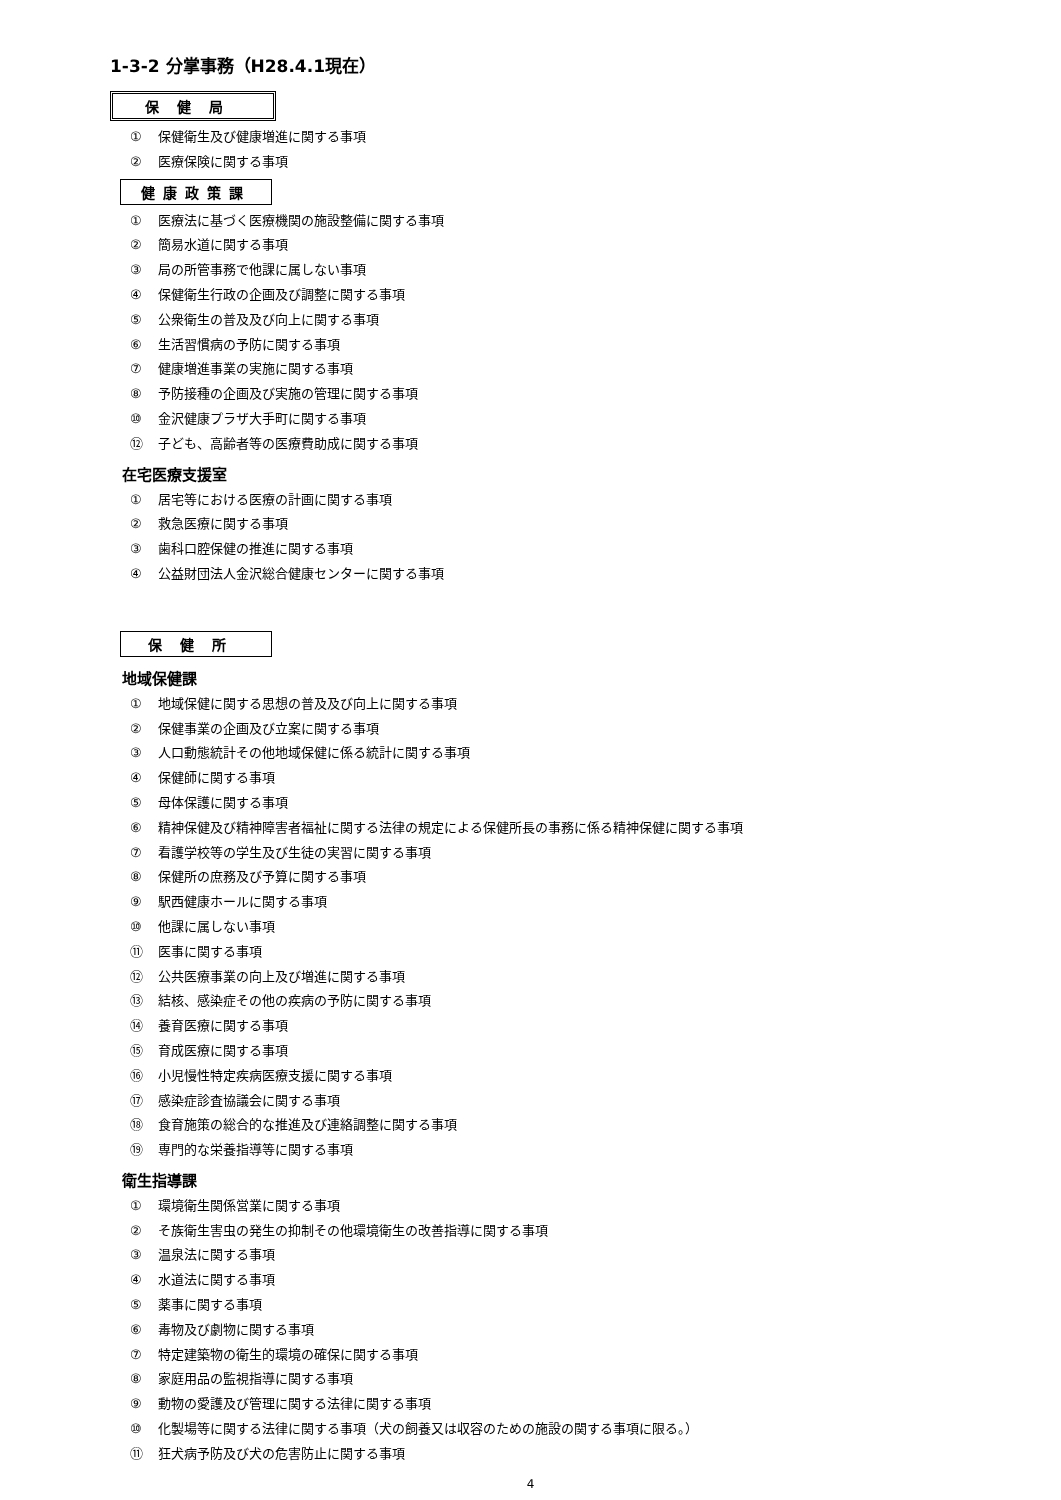1-3-2 分掌事務（H28.4.1現在）
保健局
① 保健衛生及び健康増進に関する事項
② 医療保険に関する事項
健康政策課
① 医療法に基づく医療機関の施設整備に関する事項
② 簡易水道に関する事項
③ 局の所管事務で他課に属しない事項
④ 保健衛生行政の企画及び調整に関する事項
⑤ 公衆衛生の普及及び向上に関する事項
⑥ 生活習慣病の予防に関する事項
⑦ 健康増進事業の実施に関する事項
⑧ 予防接種の企画及び実施の管理に関する事項
⑩ 金沢健康プラザ大手町に関する事項
⑫ 子ども、高齢者等の医療費助成に関する事項
在宅医療支援室
① 居宅等における医療の計画に関する事項
② 救急医療に関する事項
③ 歯科口腔保健の推進に関する事項
④ 公益財団法人金沢総合健康センターに関する事項
保健所
地域保健課
① 地域保健に関する思想の普及及び向上に関する事項
② 保健事業の企画及び立案に関する事項
③ 人口動態統計その他地域保健に係る統計に関する事項
④ 保健師に関する事項
⑤ 母体保護に関する事項
⑥ 精神保健及び精神障害者福祉に関する法律の規定による保健所長の事務に係る精神保健に関する事項
⑦ 看護学校等の学生及び生徒の実習に関する事項
⑧ 保健所の庶務及び予算に関する事項
⑨ 駅西健康ホールに関する事項
⑩ 他課に属しない事項
⑪ 医事に関する事項
⑫ 公共医療事業の向上及び増進に関する事項
⑬ 結核、感染症その他の疾病の予防に関する事項
⑭ 養育医療に関する事項
⑮ 育成医療に関する事項
⑯ 小児慢性特定疾病医療支援に関する事項
⑰ 感染症診査協議会に関する事項
⑱ 食育施策の総合的な推進及び連絡調整に関する事項
⑲ 専門的な栄養指導等に関する事項
衛生指導課
① 環境衛生関係営業に関する事項
② そ族衛生害虫の発生の抑制その他環境衛生の改善指導に関する事項
③ 温泉法に関する事項
④ 水道法に関する事項
⑤ 薬事に関する事項
⑥ 毒物及び劇物に関する事項
⑦ 特定建築物の衛生的環境の確保に関する事項
⑧ 家庭用品の監視指導に関する事項
⑨ 動物の愛護及び管理に関する法律に関する事項
⑩ 化製場等に関する法律に関する事項（犬の飼養又は収容のための施設の関する事項に限る。）
⑪ 狂犬病予防及び犬の危害防止に関する事項
4